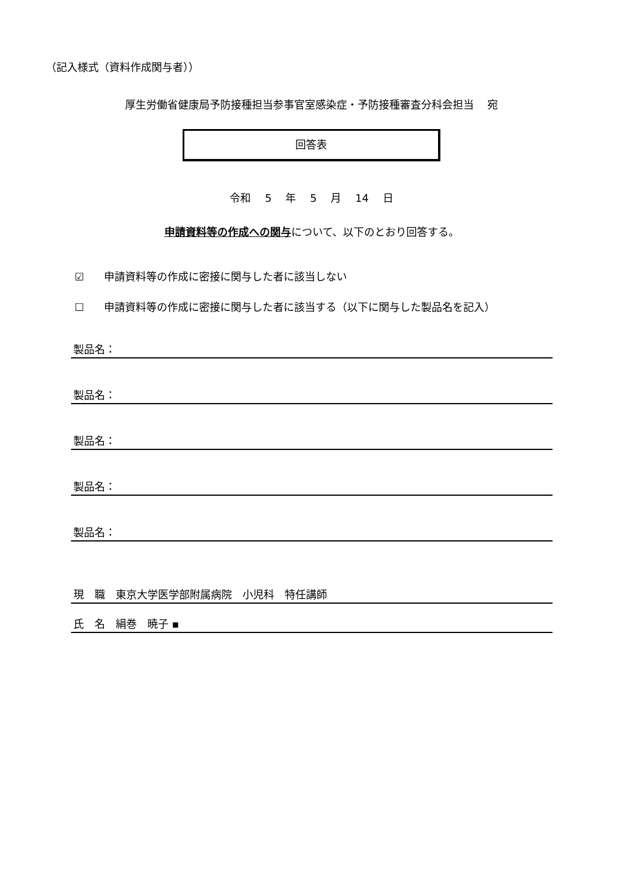（記入様式（資料作成関与者））
厚生労働省健康局予防接種担当参事官室感染症・予防接種審査分科会担当　 宛
回答表
令和 5 年 5 月 14 日
申請資料等の作成への関与について、以下のとおり回答する。
☑ 申請資料等の作成に密接に関与した者に該当しない
☐ 申請資料等の作成に密接に関与した者に該当する（以下に関与した製品名を記入）
製品名：
製品名：
製品名：
製品名：
製品名：
現　職　東京大学医学部附属病院　小児科　特任講師
氏　名　絹巻　暁子 ▪